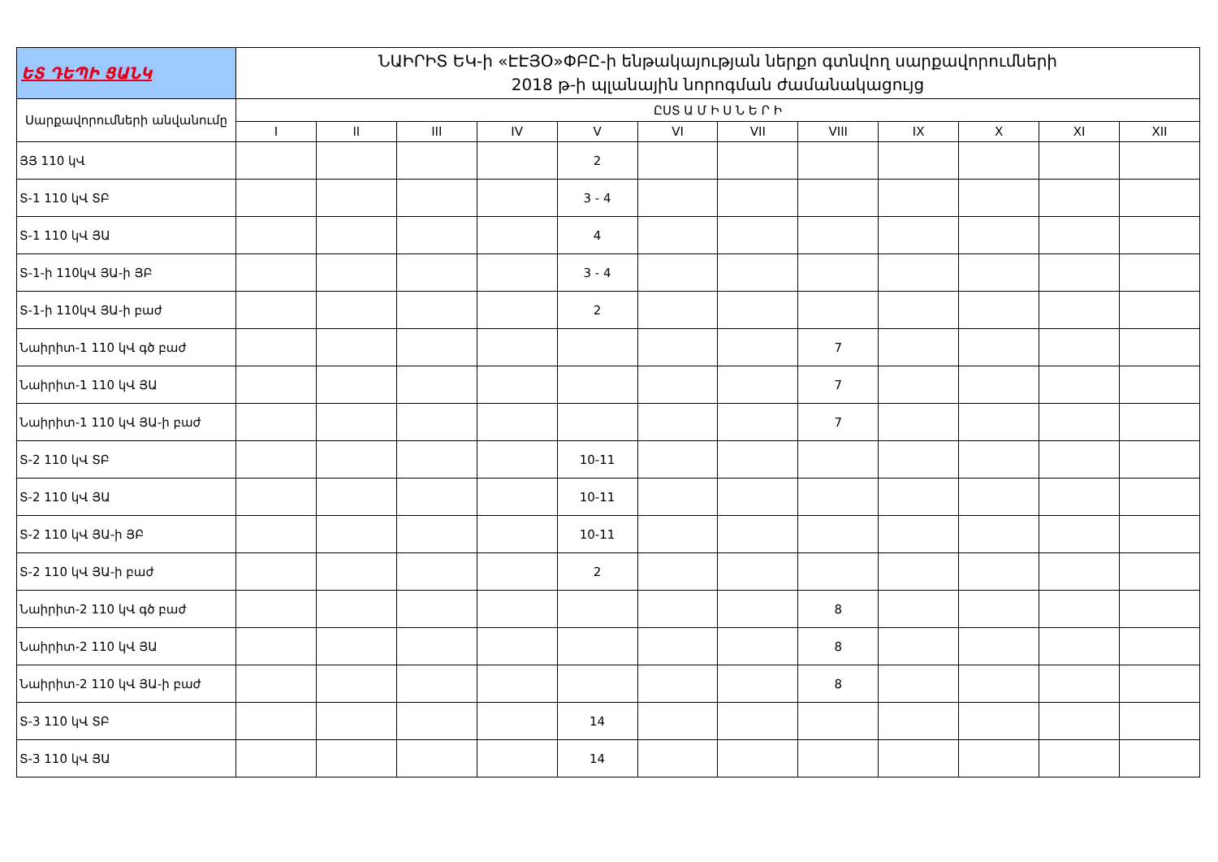| ԵՏ ԴԵՊԻ ՑԱՆԿ | ՆԱԻՐԻՏ ԵԿ-ի «ԷԷՅՕ»ՓԲԸ-ի ենթակայության ներքո գտնվող սարքավորումների 2018 թ-ի պլանային նորոգման ժամանակացույց | | | | | | | | | | | |
| --- | --- | --- | --- | --- | --- | --- | --- | --- | --- | --- | --- | --- |
| Սարքավորումների անվանումը | ԸՍՏ Ա Մ Ի Ս Ն Ե Ր Ի | | | | | | | | | | | |
| | I | II | III | IV | V | VI | VII | VIII | IX | X | XI | XII |
| ՅՅ 110 կՎ | | | | | 2 | | | | | | | |
| Տ-1 110 կՎ ՏԲ | | | | | 3 - 4 | | | | | | | |
| Տ-1 110 կՎ ՅԱ | | | | | 4 | | | | | | | |
| Տ-1-ի 110կՎ ՅԱ-ի ՅԲ | | | | | 3 - 4 | | | | | | | |
| Տ-1-ի 110կՎ ՅԱ-ի բաժ | | | | | 2 | | | | | | | |
| Նաիրիտ-1 110 կՎ գծ բաժ | | | | | | | | 7 | | | | |
| Նաիրիտ-1 110 կՎ ՅԱ | | | | | | | | 7 | | | | |
| Նաիրիտ-1 110 կՎ ՅԱ-ի բաժ | | | | | | | | 7 | | | | |
| Տ-2 110 կՎ ՏԲ | | | | | 10-11 | | | | | | | |
| Տ-2 110 կՎ ՅԱ | | | | | 10-11 | | | | | | | |
| Տ-2 110 կՎ ՅԱ-ի ՅԲ | | | | | 10-11 | | | | | | | |
| Տ-2 110 կՎ ՅԱ-ի բաժ | | | | | 2 | | | | | | | |
| Նաիրիտ-2 110 կՎ գծ բաժ | | | | | | | | 8 | | | | |
| Նաիրիտ-2 110 կՎ ՅԱ | | | | | | | | 8 | | | | |
| Նաիրիտ-2 110 կՎ ՅԱ-ի բաժ | | | | | | | | 8 | | | | |
| Տ-3 110 կՎ ՏԲ | | | | | 14 | | | | | | | |
| Տ-3 110 կՎ ՅԱ | | | | | 14 | | | | | | | |